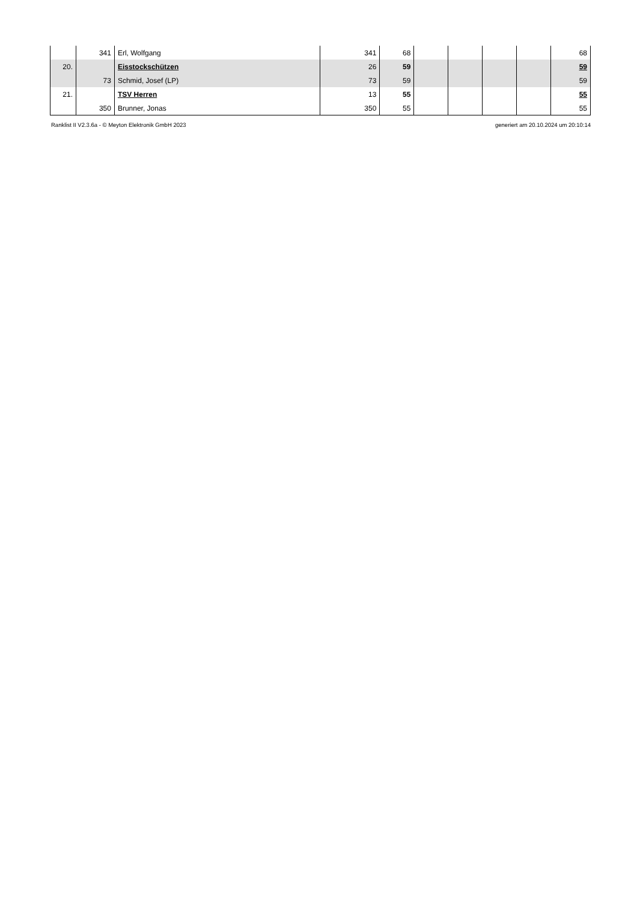| | 341 | Erl, Wolfgang | 341 | 68 | | | | | 68 |
| 20. | | Eisstockschützen | 26 | 59 | | | | | 59 |
| | 73 | Schmid, Josef (LP) | 73 | 59 | | | | | 59 |
| 21. | | TSV Herren | 13 | 55 | | | | | 55 |
| | 350 | Brunner, Jonas | 350 | 55 | | | | | 55 |
Ranklist II V2.3.6a - © Meyton Elektronik GmbH 2023 generiert am 20.10.2024 um 20:10:14